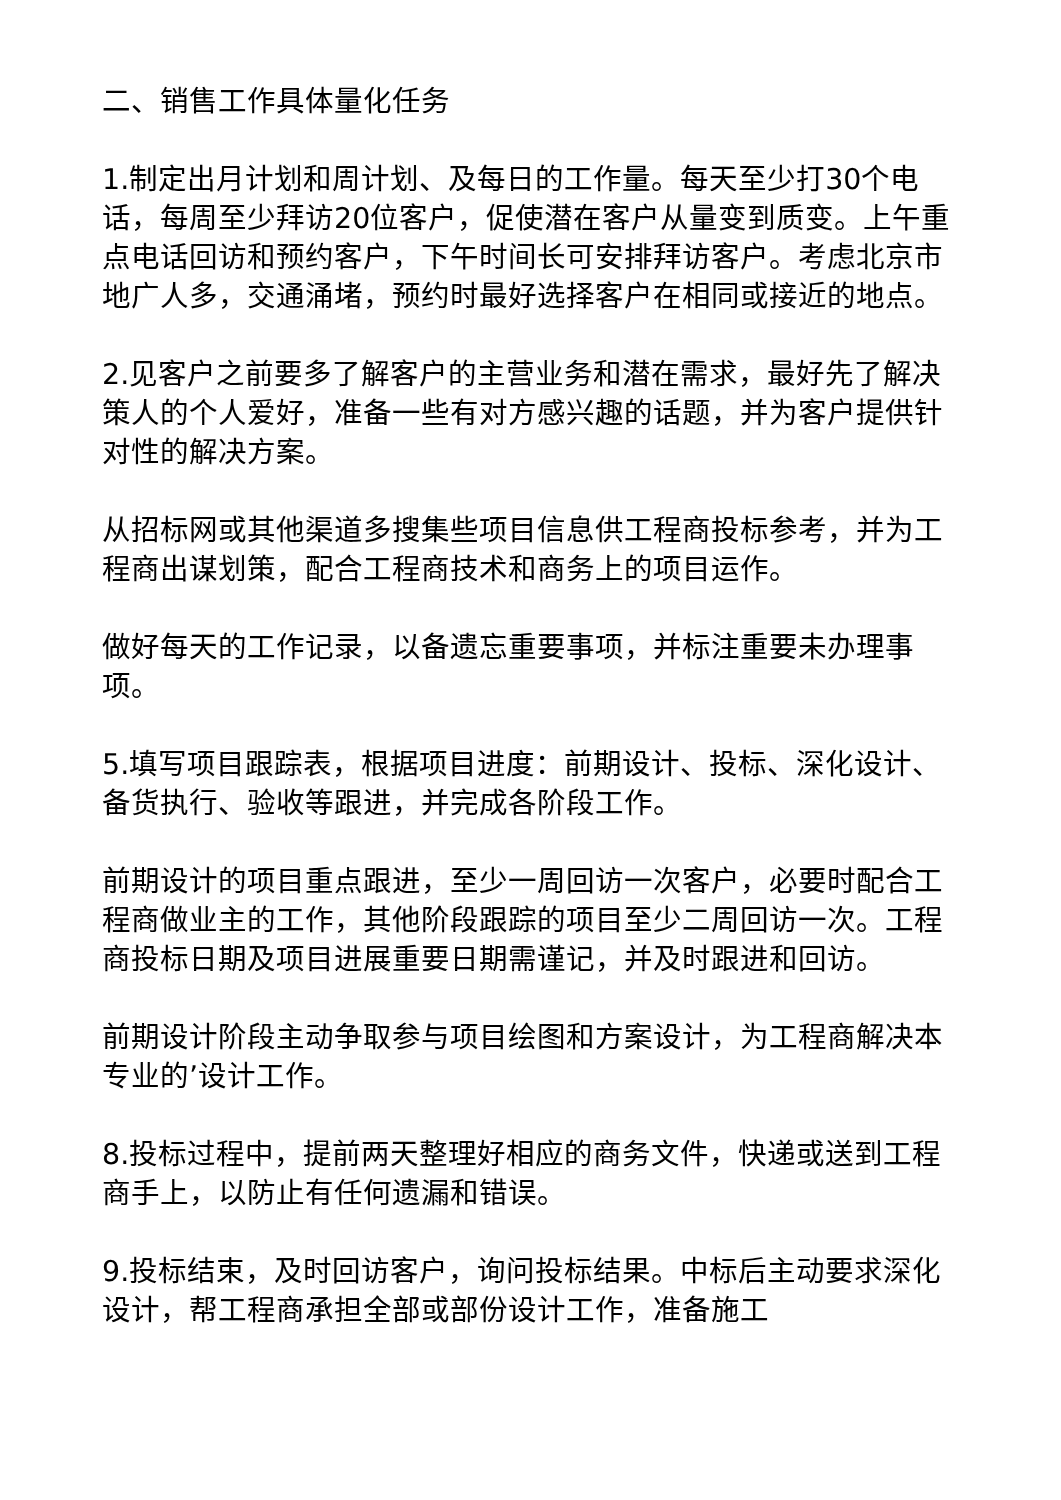二、销售工作具体量化任务
1.制定出月计划和周计划、及每日的工作量。每天至少打30个电话，每周至少拜访20位客户，促使潜在客户从量变到质变。上午重点电话回访和预约客户，下午时间长可安排拜访客户。考虑北京市地广人多，交通涌堵，预约时最好选择客户在相同或接近的地点。
2.见客户之前要多了解客户的主营业务和潜在需求，最好先了解决策人的个人爱好，准备一些有对方感兴趣的话题，并为客户提供针对性的解决方案。
从招标网或其他渠道多搜集些项目信息供工程商投标参考，并为工程商出谋划策，配合工程商技术和商务上的项目运作。
做好每天的工作记录，以备遗忘重要事项，并标注重要未办理事项。
5.填写项目跟踪表，根据项目进度：前期设计、投标、深化设计、备货执行、验收等跟进，并完成各阶段工作。
前期设计的项目重点跟进，至少一周回访一次客户，必要时配合工程商做业主的工作，其他阶段跟踪的项目至少二周回访一次。工程商投标日期及项目进展重要日期需谨记，并及时跟进和回访。
前期设计阶段主动争取参与项目绘图和方案设计，为工程商解决本专业的’设计工作。
8.投标过程中，提前两天整理好相应的商务文件，快递或送到工程商手上，以防止有任何遗漏和错误。
9.投标结束，及时回访客户，询问投标结果。中标后主动要求深化设计，帮工程商承担全部或部份设计工作，准备施工